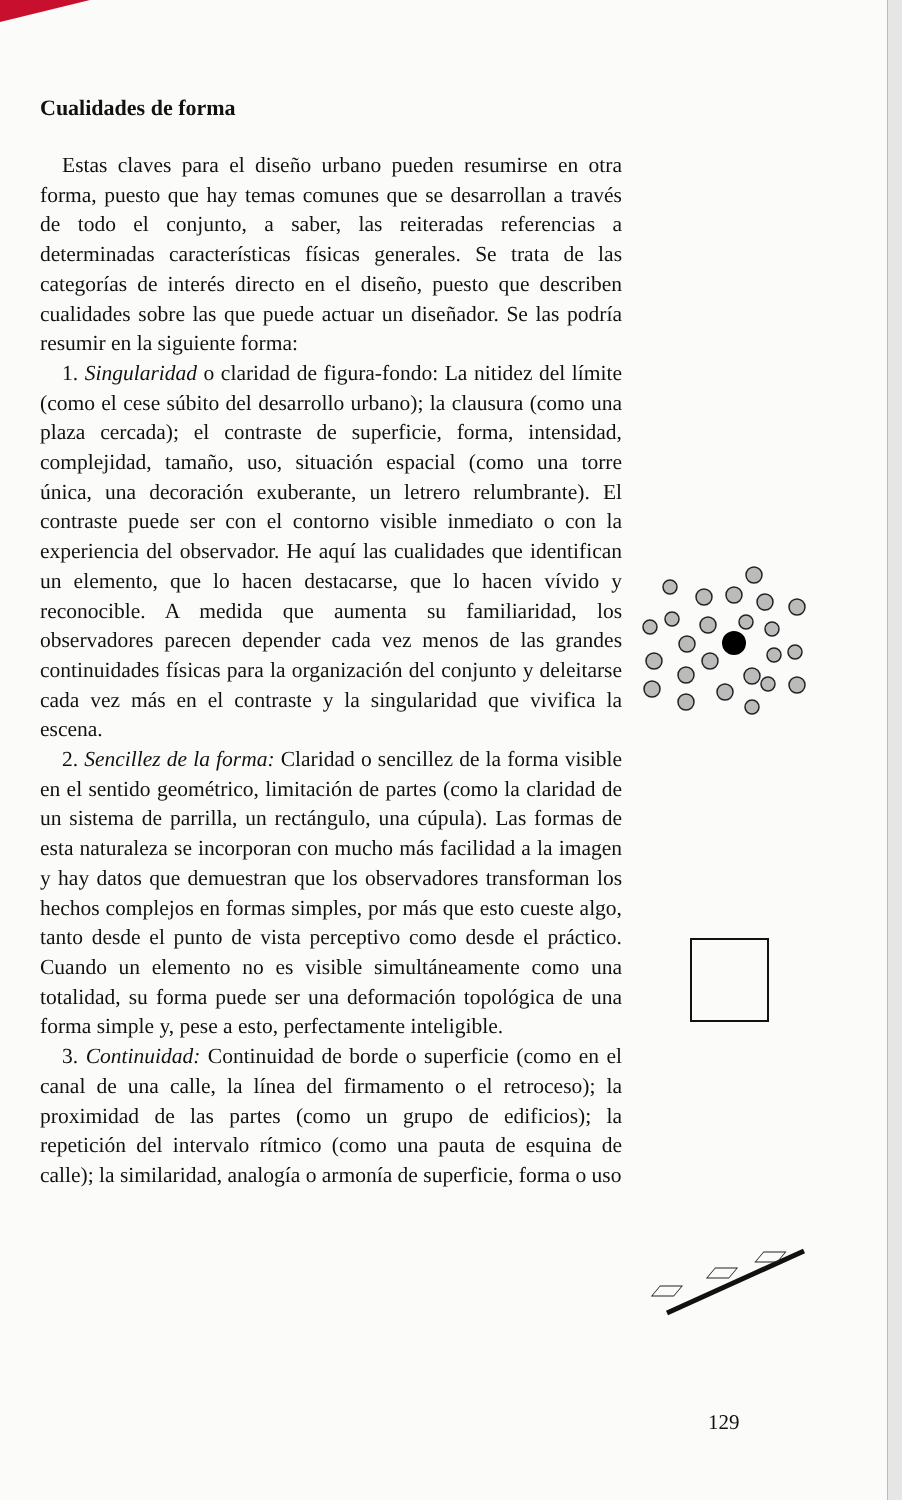Cualidades de forma
Estas claves para el diseño urbano pueden resumirse en otra forma, puesto que hay temas comunes que se desarrollan a través de todo el conjunto, a saber, las reiteradas referencias a determinadas características físicas generales. Se trata de las categorías de interés directo en el diseño, puesto que describen cualidades sobre las que puede actuar un diseñador. Se las podría resumir en la siguiente forma:
1. Singularidad o claridad de figura-fondo: La nitidez del límite (como el cese súbito del desarrollo urbano); la clausura (como una plaza cercada); el contraste de superficie, forma, intensidad, complejidad, tamaño, uso, situación espacial (como una torre única, una decoración exuberante, un letrero relumbrante). El contraste puede ser con el contorno visible inmediato o con la experiencia del observador. He aquí las cualidades que identifican un elemento, que lo hacen destacarse, que lo hacen vívido y reconocible. A medida que aumenta su familiaridad, los observadores parecen depender cada vez menos de las grandes continuidades físicas para la organización del conjunto y deleitarse cada vez más en el contraste y la singularidad que vivifica la escena.
2. Sencillez de la forma: Claridad o sencillez de la forma visible en el sentido geométrico, limitación de partes (como la claridad de un sistema de parrilla, un rectángulo, una cúpula). Las formas de esta naturaleza se incorporan con mucho más facilidad a la imagen y hay datos que demuestran que los observadores transforman los hechos complejos en formas simples, por más que esto cueste algo, tanto desde el punto de vista perceptivo como desde el práctico. Cuando un elemento no es visible simultáneamente como una totalidad, su forma puede ser una deformación topológica de una forma simple y, pese a esto, perfectamente inteligible.
3. Continuidad: Continuidad de borde o superficie (como en el canal de una calle, la línea del firmamento o el retroceso); la proximidad de las partes (como un grupo de edificios); la repetición del intervalo rítmico (como una pauta de esquina de calle); la similaridad, analogía o armonía de superficie, forma o uso
129